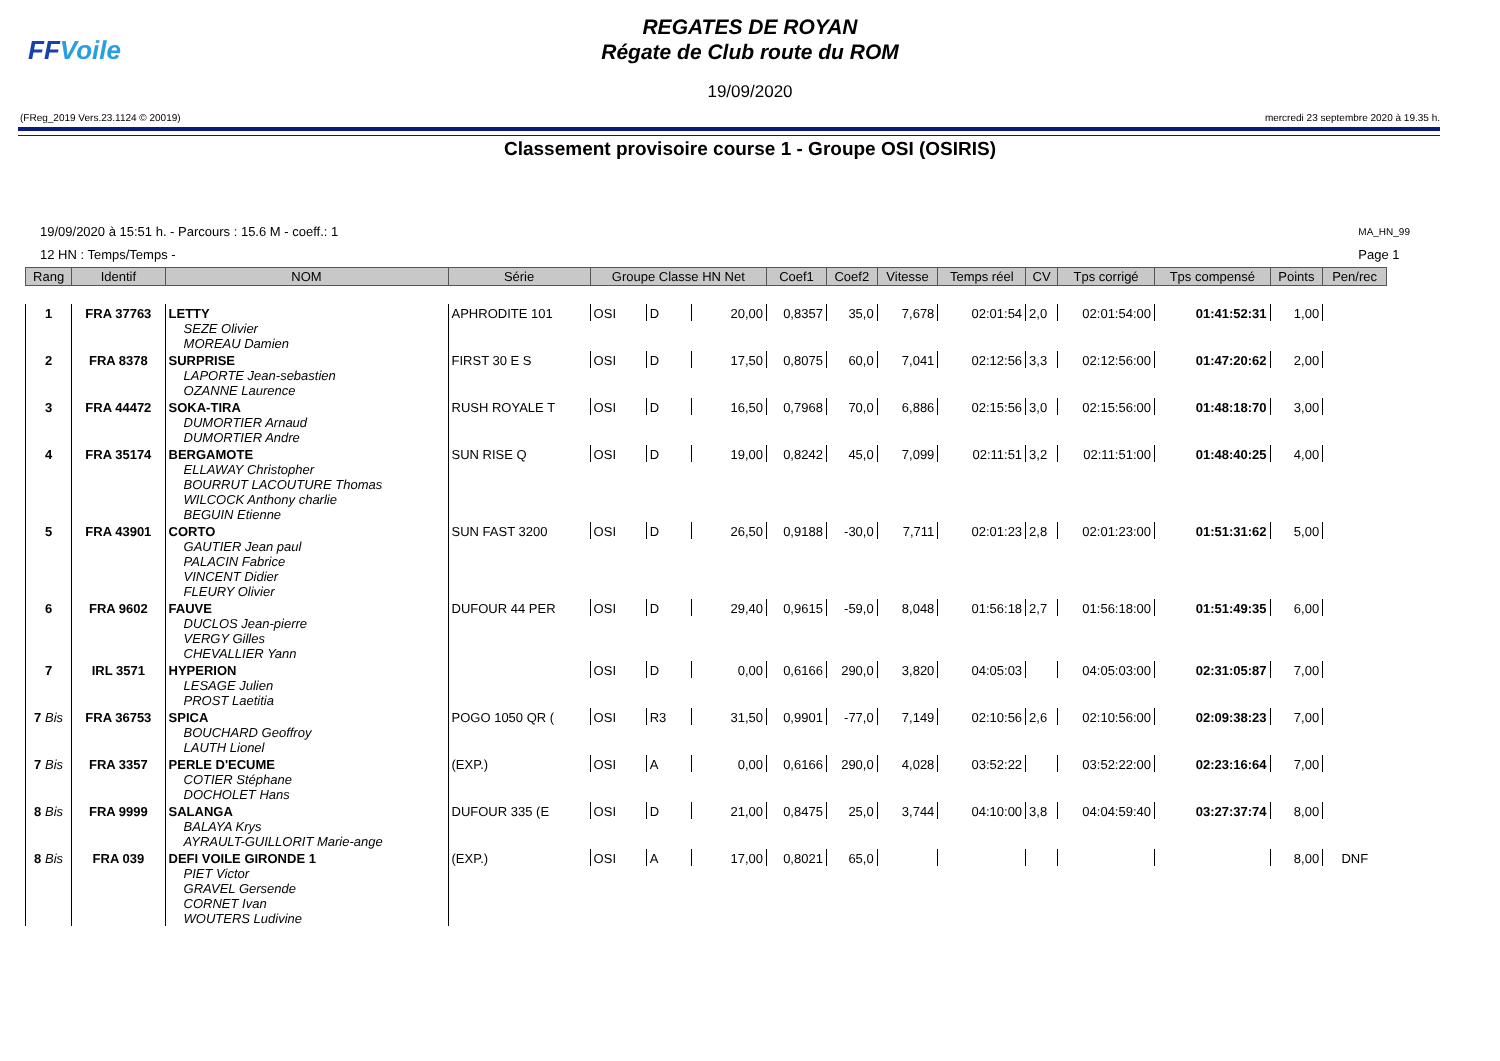FFVoile
REGATES DE ROYAN
Régate de Club route du ROM
19/09/2020
(FReg_2019 Vers.23.1124 © 20019) mercredi 23 septembre 2020 à 19.35 h.
Classement provisoire course 1 - Groupe OSI (OSIRIS)
19/09/2020 à 15:51 h. - Parcours : 15.6 M - coeff.: 1
12 HN : Temps/Temps -
MA_HN_99
Page 1
| Rang | Identif | NOM | Série | Groupe Classe HN Net | | | Coef1 | Coef2 | Vitesse | Temps réel | CV | Tps corrigé | Tps compensé | Points | Pen/rec |
| --- | --- | --- | --- | --- | --- | --- | --- | --- | --- | --- | --- | --- | --- | --- | --- |
| 1 | FRA 37763 | LETTY | APHRODITE 101 | OSI | D | 20,00 | 0,8357 | 35,0 | 7,678 | 02:01:54 | 2,0 | 02:01:54:00 | 01:41:52:31 | 1,00 | |
| | | SEZE Olivier MOREAU Damien | | | | | | | | | | | | | |
| 2 | FRA 8378 | SURPRISE | FIRST 30 E S | OSI | D | 17,50 | 0,8075 | 60,0 | 7,041 | 02:12:56 | 3,3 | 02:12:56:00 | 01:47:20:62 | 2,00 | |
| | | LAPORTE Jean-sebastien OZANNE Laurence | | | | | | | | | | | | | |
| 3 | FRA 44472 | SOKA-TIRA | RUSH ROYALE T | OSI | D | 16,50 | 0,7968 | 70,0 | 6,886 | 02:15:56 | 3,0 | 02:15:56:00 | 01:48:18:70 | 3,00 | |
| | | DUMORTIER Arnaud DUMORTIER Andre | | | | | | | | | | | | | |
| 4 | FRA 35174 | BERGAMOTE | SUN RISE Q | OSI | D | 19,00 | 0,8242 | 45,0 | 7,099 | 02:11:51 | 3,2 | 02:11:51:00 | 01:48:40:25 | 4,00 | |
| | | ELLAWAY Christopher BOURRUT LACOUTURE Thomas WILCOCK Anthony charlie BEGUIN Etienne | | | | | | | | | | | | | |
| 5 | FRA 43901 | CORTO | SUN FAST 3200 | OSI | D | 26,50 | 0,9188 | -30,0 | 7,711 | 02:01:23 | 2,8 | 02:01:23:00 | 01:51:31:62 | 5,00 | |
| | | GAUTIER Jean paul PALACIN Fabrice VINCENT Didier FLEURY Olivier | | | | | | | | | | | | | |
| 6 | FRA 9602 | FAUVE | DUFOUR 44 PER | OSI | D | 29,40 | 0,9615 | -59,0 | 8,048 | 01:56:18 | 2,7 | 01:56:18:00 | 01:51:49:35 | 6,00 | |
| | | DUCLOS Jean-pierre VERGY Gilles CHEVALLIER Yann | | | | | | | | | | | | | |
| 7 | IRL 3571 | HYPERION | | OSI | D | 0,00 | 0,6166 | 290,0 | 3,820 | 04:05:03 | | 04:05:03:00 | 02:31:05:87 | 7,00 | |
| | | LESAGE Julien PROST Laetitia | | | | | | | | | | | | | |
| 7 Bis | FRA 36753 | SPICA | POGO 1050 QR ( | OSI | R3 | 31,50 | 0,9901 | -77,0 | 7,149 | 02:10:56 | 2,6 | 02:10:56:00 | 02:09:38:23 | 7,00 | |
| | | BOUCHARD Geoffroy LAUTH Lionel | | | | | | | | | | | | | |
| 7 Bis | FRA 3357 | PERLE D'ECUME | (EXP.) | OSI | A | 0,00 | 0,6166 | 290,0 | 4,028 | 03:52:22 | | 03:52:22:00 | 02:23:16:64 | 7,00 | |
| | | COTIER Stéphane DOCHOLET Hans | | | | | | | | | | | | | |
| 8 Bis | FRA 9999 | SALANGA | DUFOUR 335 (E | OSI | D | 21,00 | 0,8475 | 25,0 | 3,744 | 04:10:00 | 3,8 | 04:04:59:40 | 03:27:37:74 | 8,00 | |
| | | BALAYA Krys AYRAULT-GUILLORIT Marie-ange | | | | | | | | | | | | | |
| 8 Bis | FRA 039 | DEFI VOILE GIRONDE 1 | (EXP.) | OSI | A | 17,00 | 0,8021 | 65,0 | | | | | | 8,00 | DNF |
| | | PIET Victor GRAVEL Gersende CORNET Ivan WOUTERS Ludivine | | | | | | | | | | | | | |